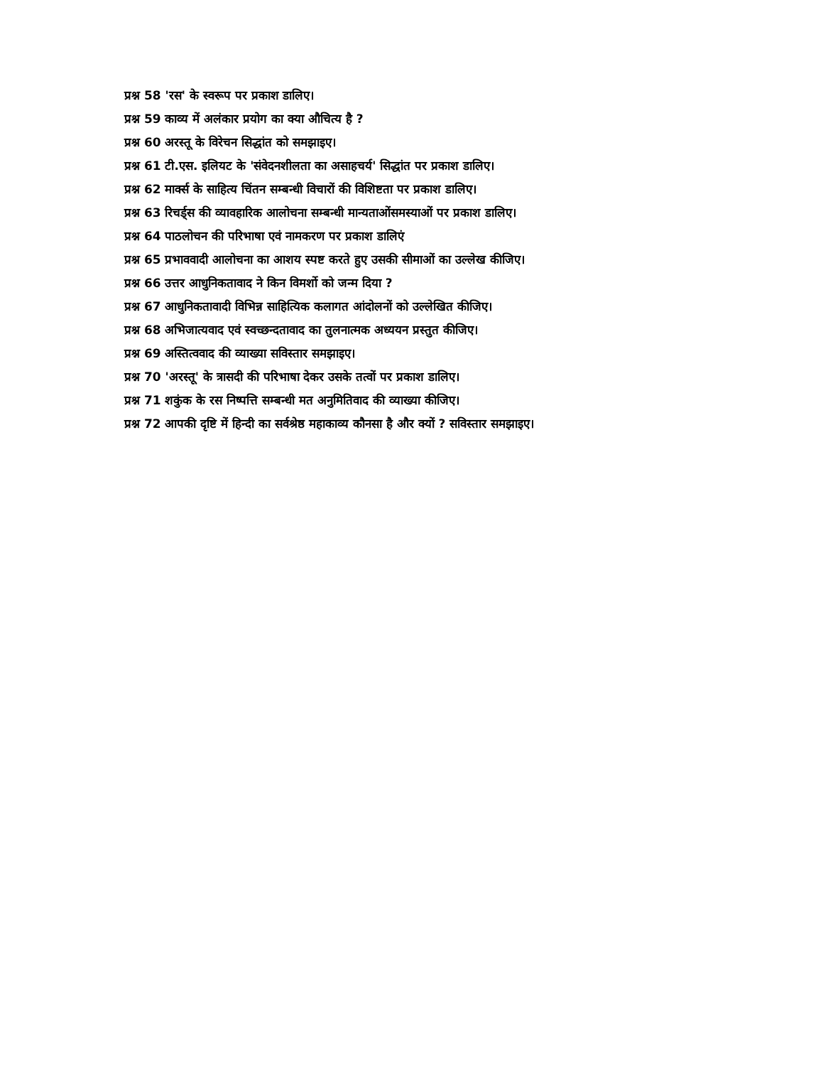प्रश्न 58 'रस' के स्वरूप पर प्रकाश डालिए।
प्रश्न 59 काव्य में अलंकार प्रयोग का क्या औचित्य है ?
प्रश्न 60 अरस्तू के विरेचन सिद्धांत को समझाइए।
प्रश्न 61 टी.एस. इलियट के 'संवेदनशीलता का असाहचर्य' सिद्धांत पर प्रकाश डालिए।
प्रश्न 62 मार्क्स के साहित्य चिंतन सम्बन्धी विचारों की विशिष्टता पर प्रकाश डालिए।
प्रश्न 63 रिचर्ड्स की व्यावहारिक आलोचना सम्बन्धी मान्यताओंसमस्याओं पर प्रकाश डालिए।
प्रश्न 64 पाठलोचन की परिभाषा एवं नामकरण पर प्रकाश डालिएं
प्रश्न 65 प्रभाववादी आलोचना का आशय स्पष्ट करते हुए उसकी सीमाओं का उल्लेख कीजिए।
प्रश्न 66 उत्तर आधुनिकतावाद ने किन विमर्शो को जन्म दिया ?
प्रश्न 67 आधुनिकतावादी विभिन्न साहित्यिक कलागत आंदोलनों को उल्लेखित कीजिए।
प्रश्न 68 अभिजात्यवाद एवं स्वच्छन्दतावाद का तुलनात्मक अध्ययन प्रस्तुत कीजिए।
प्रश्न 69 अस्तित्ववाद की व्याख्या सविस्तार समझाइए।
प्रश्न 70 'अरस्तू' के त्रासदी की परिभाषा देकर उसके तत्वों पर प्रकाश डालिए।
प्रश्न 71 शकुंक के रस निष्पत्ति सम्बन्धी मत अनुमितिवाद की व्याख्या कीजिए।
प्रश्न 72 आपकी दृष्टि में हिन्दी का सर्वश्रेष्ठ महाकाव्य कौनसा है और क्यों ? सविस्तार समझाइए।